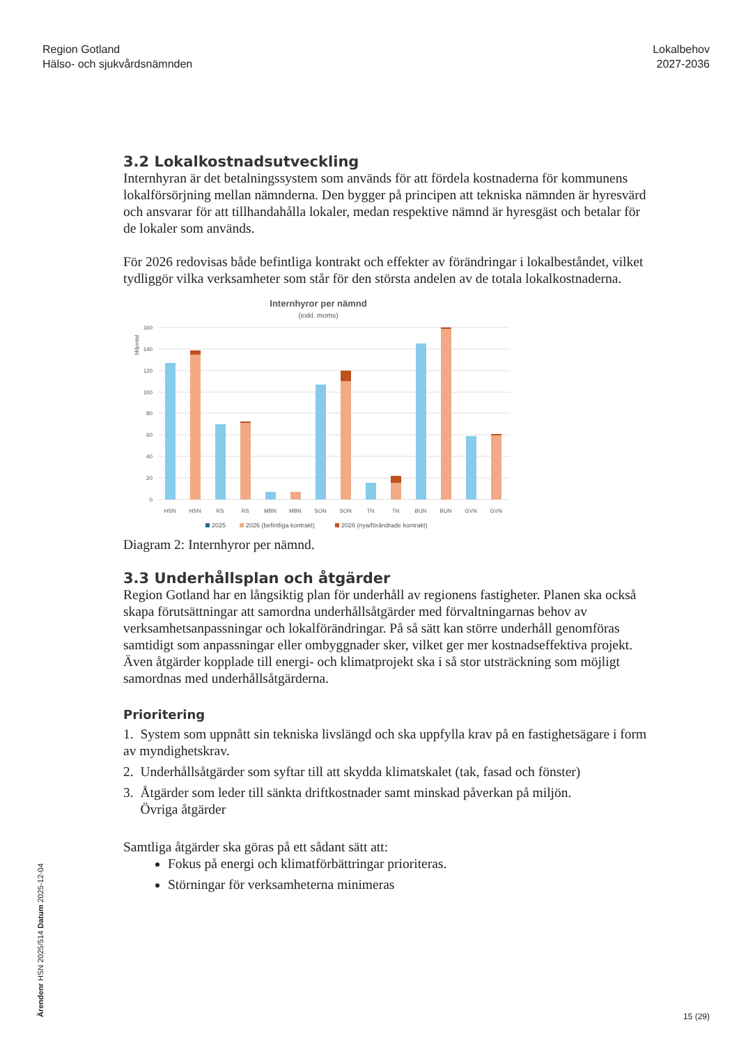Region Gotland
Hälso- och sjukvårdsnämnden
Lokalbehov
2027-2036
3.2 Lokalkostnadsutveckling
Internhyran är det betalningssystem som används för att fördela kostnaderna för kommunens lokalförsörjning mellan nämnderna. Den bygger på principen att tekniska nämnden är hyresvärd och ansvarar för att tillhandahålla lokaler, medan respektive nämnd är hyresgäst och betalar för de lokaler som används.
För 2026 redovisas både befintliga kontrakt och effekter av förändringar i lokalbeståndet, vilket tydliggör vilka verksamheter som står för den största andelen av de totala lokalkostnaderna.
Internhyror per nämnd
(exkl. moms)
Miljontal
160
140
120
100
80
60
40
20
0
HSN
HSN
RS
RS
MBN
MBN
SON
SON
TN
TN
BUN
BUN
GVN
GVN
2025
2026 (befintliga kontrakt)
2026 (nya/förändrade kontrakt)
Diagram 2: Internhyror per nämnd.
3.3 Underhållsplan och åtgärder
Region Gotland har en långsiktig plan för underhåll av regionens fastigheter. Planen ska också skapa förutsättningar att samordna underhållsåtgärder med förvaltningarnas behov av verksamhetsanpassningar och lokalförändringar. På så sätt kan större underhåll genomföras samtidigt som anpassningar eller ombyggnader sker, vilket ger mer kostnadseffektiva projekt. Även åtgärder kopplade till energi- och klimatprojekt ska i så stor utsträckning som möjligt samordnas med underhållsåtgärderna.
Prioritering
1. System som uppnått sin tekniska livslängd och ska uppfylla krav på en fastighetsägare i form av myndighetskrav.
2. Underhållsåtgärder som syftar till att skydda klimatskalet (tak, fasad och fönster)
3. Åtgärder som leder till sänkta driftkostnader samt minskad påverkan på miljön.
Övriga åtgärder
Samtliga åtgärder ska göras på ett sådant sätt att:
Fokus på energi och klimatförbättringar prioriteras.
Störningar för verksamheterna minimeras
Ärendenr HSN 2025/514 Datum 2025-12-04
15 (29)